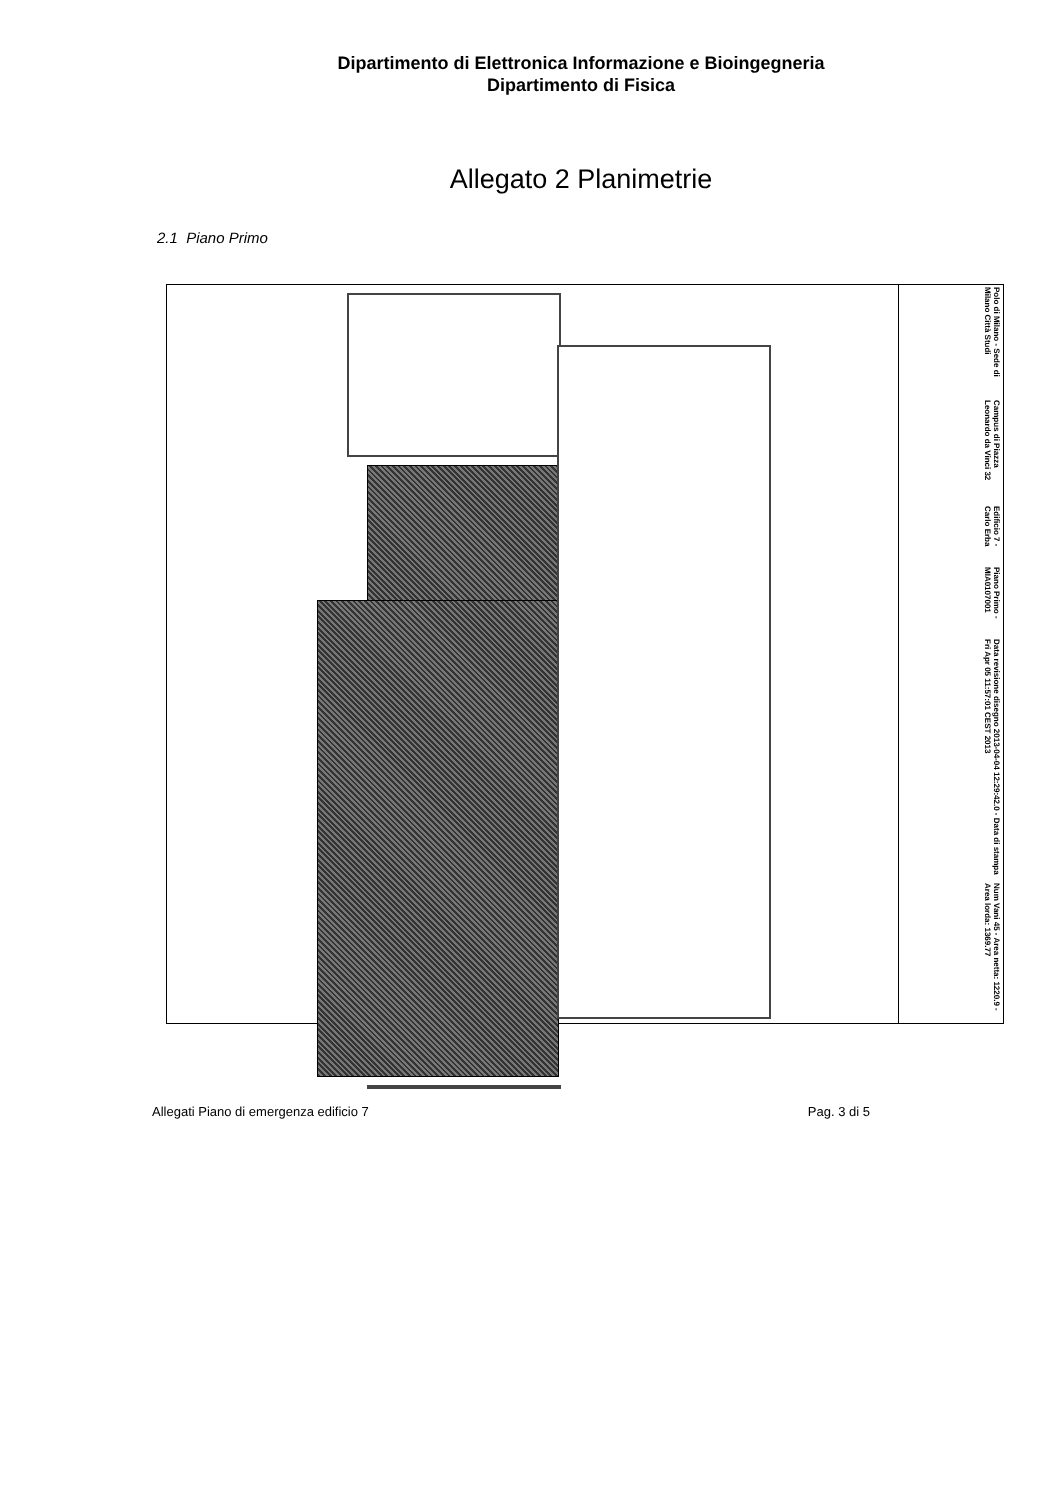Dipartimento di Elettronica Informazione e Bioingegneria
Dipartimento di Fisica
Allegato 2 Planimetrie
2.1 Piano Primo
Polo di Milano - Sede di Milano Città Studi
Campus di Piazza Leonardo da Vinci 32
Edificio 7 - Carlo Erba
Piano Primo - MIA0107001
Data revisione disegno 2013-04-04 12:29:42.0 - Data di stampa Fri Apr 05 11:57:01 CEST 2013
Num Vani 45 - Area netta: 1220.9 - Area lorda: 1369.77
Allegati Piano di emergenza edificio 7 Pag. 3 di 5